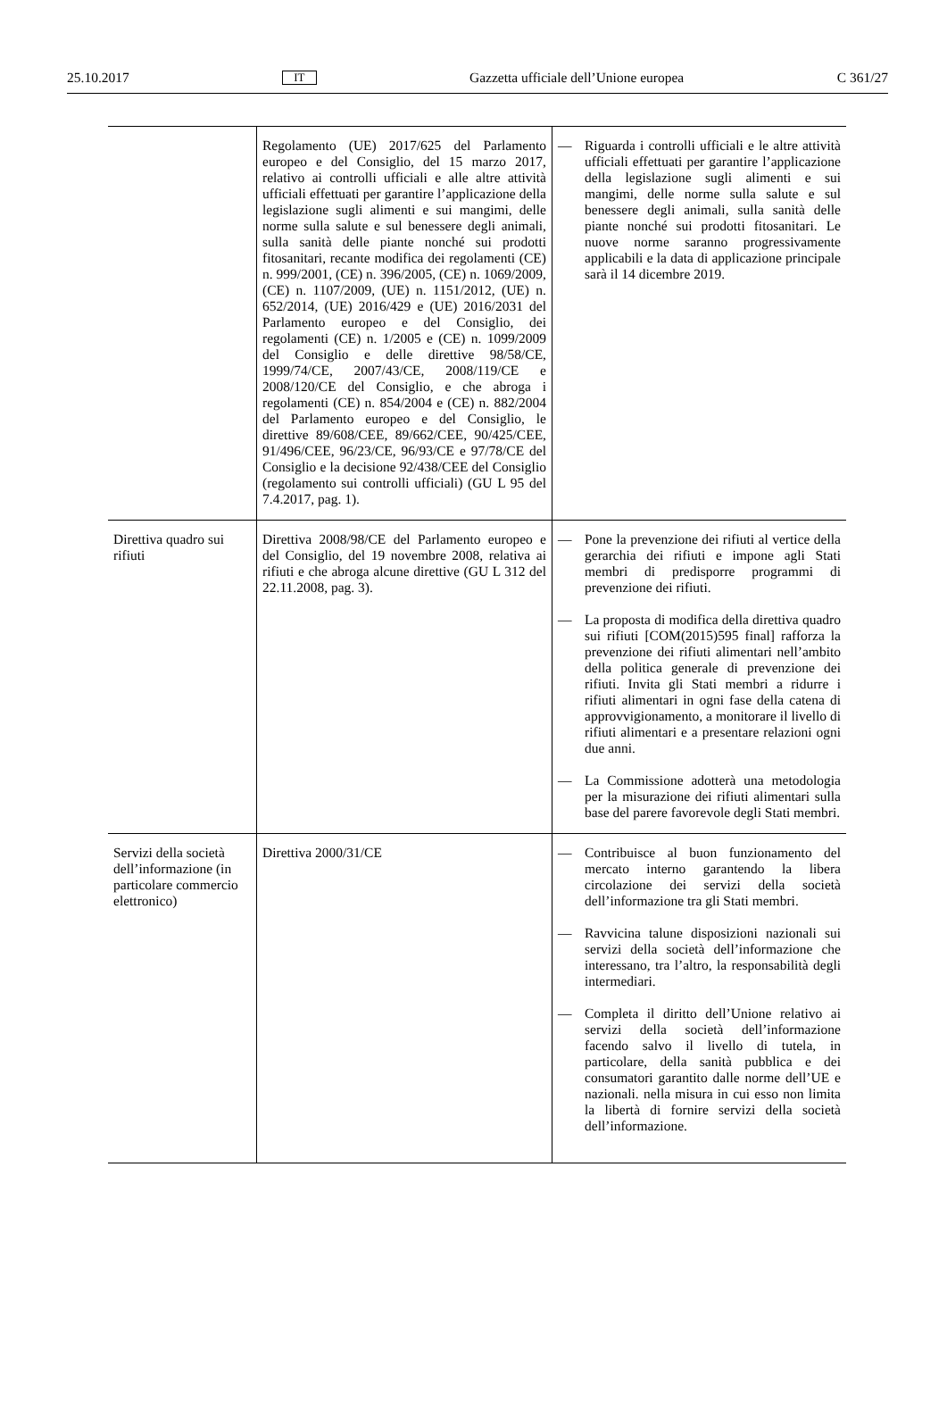25.10.2017 IT Gazzetta ufficiale dell’Unione europea C 361/27
| | Regolamento (UE) 2017/625 del Parlamento europeo e del Consiglio, del 15 marzo 2017, relativo ai controlli ufficiali e alle altre attività ufficiali effettuati per garantire l’applicazione della legislazione sugli alimenti e sui mangimi, delle norme sulla salute e sul benessere degli animali, sulla sanità delle piante nonché sui prodotti fitosanitari, recante modifica dei regolamenti (CE) n. 999/2001, (CE) n. 396/2005, (CE) n. 1069/2009, (CE) n. 1107/2009, (UE) n. 1151/2012, (UE) n. 652/2014, (UE) 2016/429 e (UE) 2016/2031 del Parlamento europeo e del Consiglio, dei regolamenti (CE) n. 1/2005 e (CE) n. 1099/2009 del Consiglio e delle direttive 98/58/CE, 1999/74/CE, 2007/43/CE, 2008/119/CE e 2008/120/CE del Consiglio, e che abroga i regolamenti (CE) n. 854/2004 e (CE) n. 882/2004 del Parlamento europeo e del Consiglio, le direttive 89/608/CEE, 89/662/CEE, 90/425/CEE, 91/496/CEE, 96/23/CE, 96/93/CE e 97/78/CE del Consiglio e la decisione 92/438/CEE del Consiglio (regolamento sui controlli ufficiali) (GU L 95 del 7.4.2017, pag. 1). | — Riguarda i controlli ufficiali e le altre attività ufficiali effettuati per garantire l’applicazione della legislazione sugli alimenti e sui mangimi, delle norme sulla salute e sul benessere degli animali, sulla sanità delle piante nonché sui prodotti fitosanitari. Le nuove norme saranno progressivamente applicabili e la data di applicazione principale sarà il 14 dicembre 2019. |
| Direttiva quadro sui rifiuti | Direttiva 2008/98/CE del Parlamento europeo e del Consiglio, del 19 novembre 2008, relativa ai rifiuti e che abroga alcune direttive (GU L 312 del 22.11.2008, pag. 3). | — Pone la prevenzione dei rifiuti al vertice della gerarchia dei rifiuti e impone agli Stati membri di predisporre programmi di prevenzione dei rifiuti. — La proposta di modifica della direttiva quadro sui rifiuti [COM(2015)595 final] rafforza la prevenzione dei rifiuti alimentari nell’ambito della politica generale di prevenzione dei rifiuti. Invita gli Stati membri a ridurre i rifiuti alimentari in ogni fase della catena di approvvigionamento, a monitorare il livello di rifiuti alimentari e a presentare relazioni ogni due anni. — La Commissione adotterà una metodologia per la misurazione dei rifiuti alimentari sulla base del parere favorevole degli Stati membri. |
| Servizi della società dell’informazione (in particolare commercio elettronico) | Direttiva 2000/31/CE | — Contribuisce al buon funzionamento del mercato interno garantendo la libera circolazione dei servizi della società dell’informazione tra gli Stati membri. — Ravvicina talune disposizioni nazionali sui servizi della società dell’informazione che interessano, tra l’altro, la responsabilità degli intermediari. — Completa il diritto dell’Unione relativo ai servizi della società dell’informazione facendo salvo il livello di tutela, in particolare, della sanità pubblica e dei consumatori garantito dalle norme dell’UE e nazionali. nella misura in cui esso non limita la libertà di fornire servizi della società dell’informazione. |